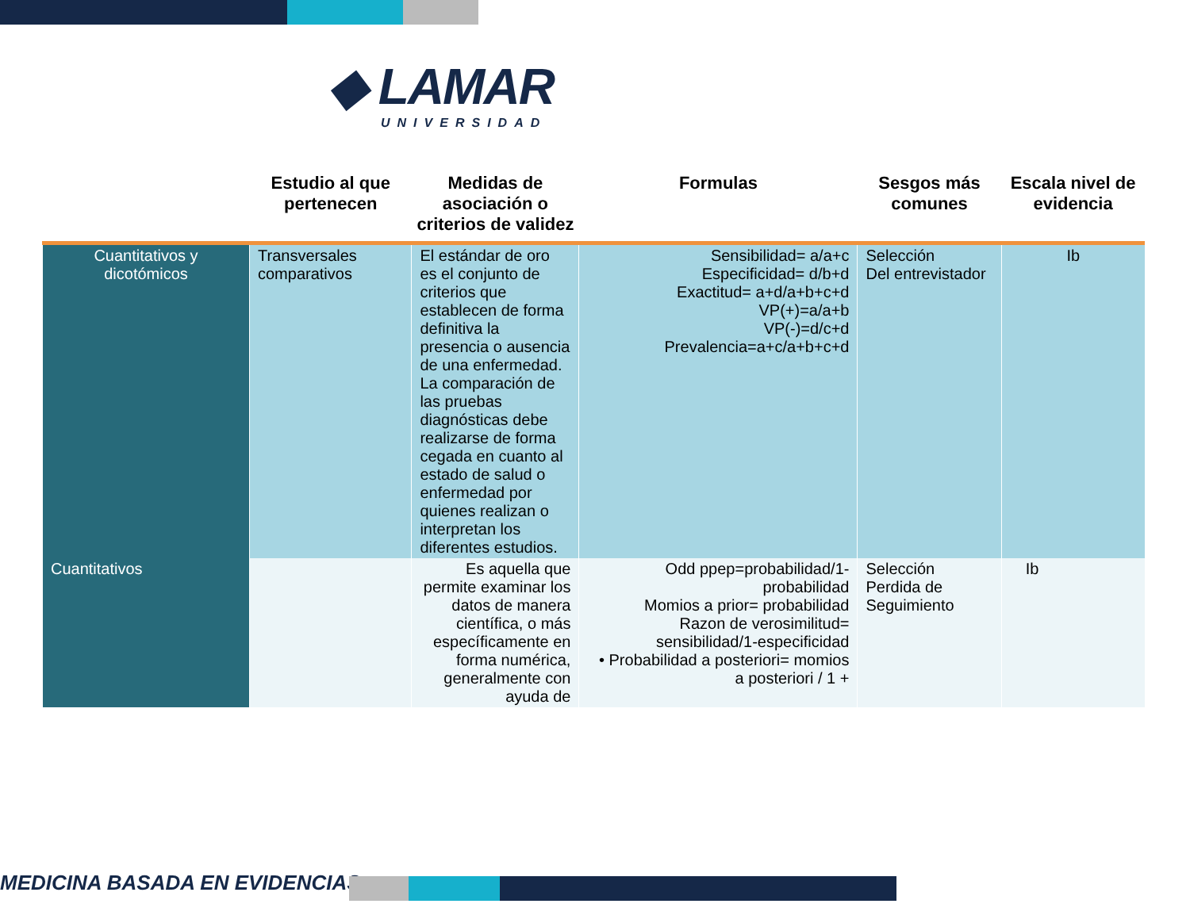◆ LAMAR
UNIVERSIDAD
| | Estudio al que pertenecen | Medidas de asociación o criterios de validez | Formulas | Sesgos más comunes | Escala nivel de evidencia |
| --- | --- | --- | --- | --- | --- |
| Cuantitativos y dicotómicos | Transversales comparativos | El estándar de oro es el conjunto de criterios que establecen de forma definitiva la presencia o ausencia de una enfermedad. La comparación de las pruebas diagnósticas debe realizarse de forma cegada en cuanto al estado de salud o enfermedad por quienes realizan o interpretan los diferentes estudios. | Sensibilidad= a/a+c Especificidad= d/b+d Exactitud= a+d/a+b+c+d VP(+)=a/a+b VP(-)=d/c+d Prevalencia=a+c/a+b+c+d | Selección Del entrevistador | Ib |
| Cuantitativos | | Es aquella que permite examinar los datos de manera científica, o más específicamente en forma numérica, generalmente con ayuda de | Odd ppep=probabilidad/1-probabilidad Momios a prior= probabilidad Razon de verosimilitud= sensibilidad/1-especificidad • Probabilidad a posteriori= momios a posteriori / 1 + | Selección Perdida de Seguimiento | Ib |
MEDICINA BASADA EN EVIDENCIAS